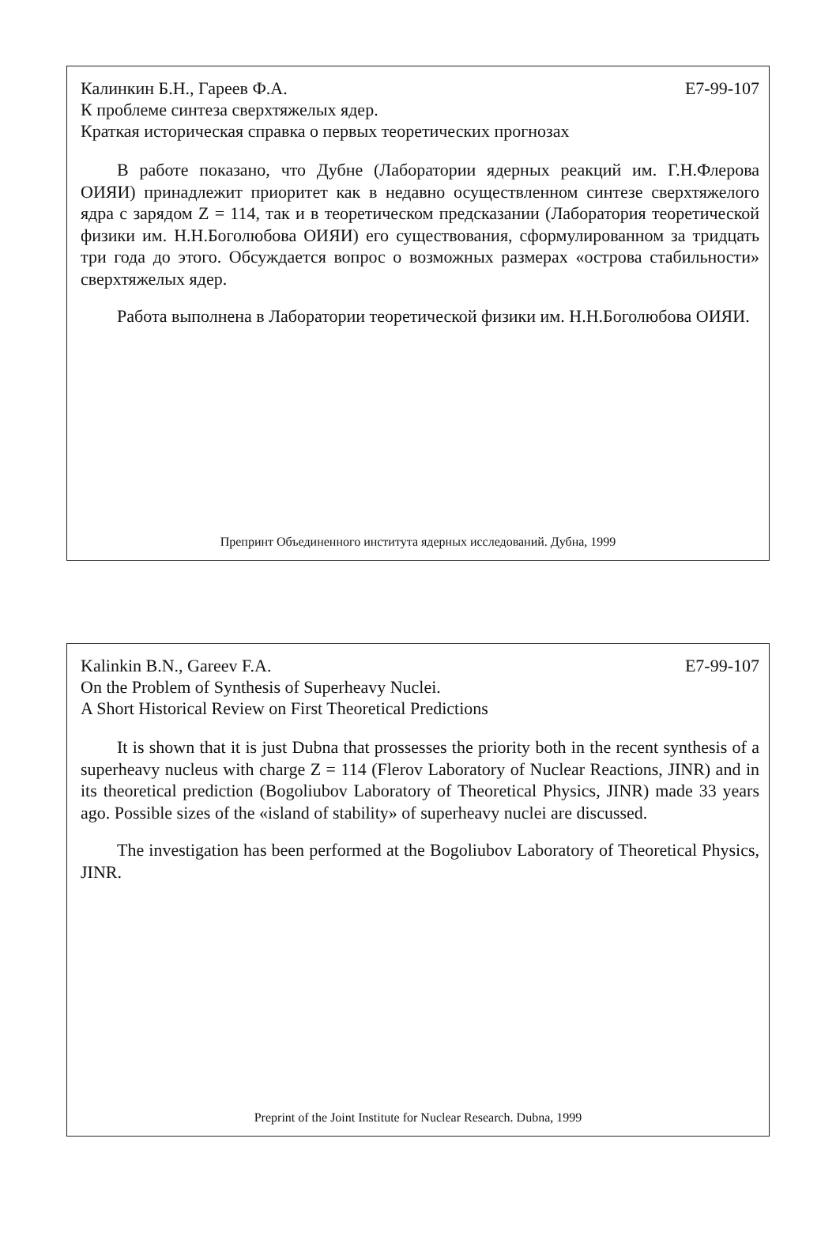Калинкин Б.Н., Гареев Ф.А. Е7-99-107
К проблеме синтеза сверхтяжелых ядер.
Краткая историческая справка о первых теоретических прогнозах
В работе показано, что Дубне (Лаборатории ядерных реакций им. Г.Н.Флерова ОИЯИ) принадлежит приоритет как в недавно осуществленном синтезе сверхтяжелого ядра с зарядом Z = 114, так и в теоретическом предсказании (Лаборатория теоретической физики им. Н.Н.Боголюбова ОИЯИ) его существования, сформулированном за тридцать три года до этого. Обсуждается вопрос о возможных размерах «острова стабильности» сверхтяжелых ядер.
Работа выполнена в Лаборатории теоретической физики им. Н.Н.Боголюбова ОИЯИ.
Препринт Объединенного института ядерных исследований. Дубна, 1999
Kalinkin B.N., Gareev F.A. E7-99-107
On the Problem of Synthesis of Superheavy Nuclei.
A Short Historical Review on First Theoretical Predictions
It is shown that it is just Dubna that prossesses the priority both in the recent synthesis of a superheavy nucleus with charge Z = 114 (Flerov Laboratory of Nuclear Reactions, JINR) and in its theoretical prediction (Bogoliubov Laboratory of Theoretical Physics, JINR) made 33 years ago. Possible sizes of the «island of stability» of superheavy nuclei are discussed.
The investigation has been performed at the Bogoliubov Laboratory of Theoretical Physics, JINR.
Preprint of the Joint Institute for Nuclear Research. Dubna, 1999